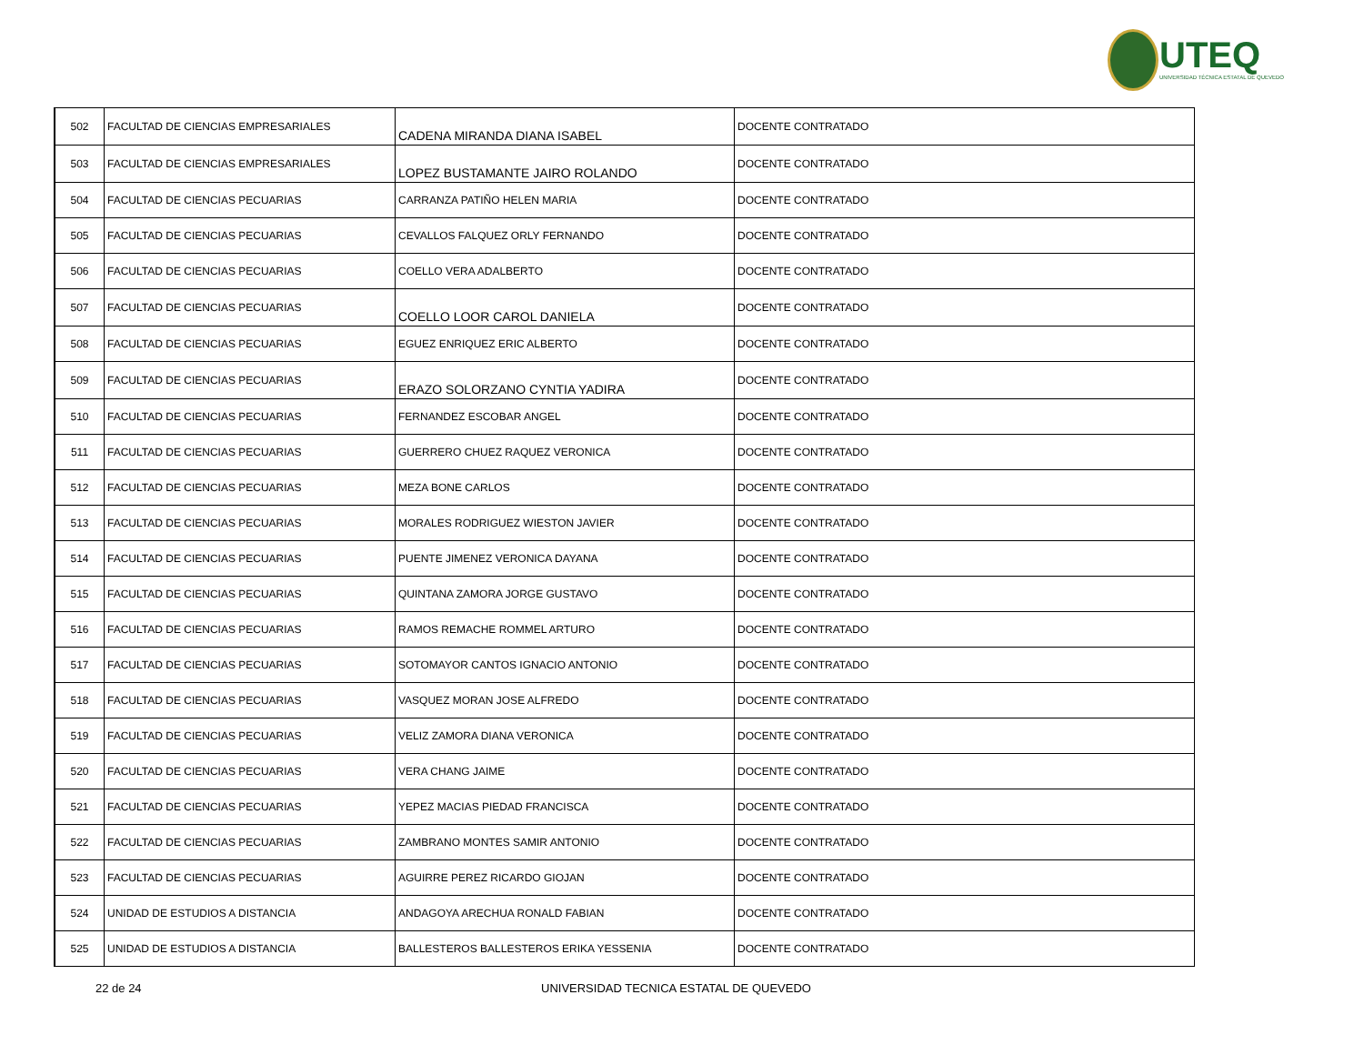UTEQ
UNIVERSIDAD TÉCNICA ESTATAL DE QUEVEDO
| 502 | FACULTAD DE CIENCIAS EMPRESARIALES | CADENA MIRANDA DIANA ISABEL | DOCENTE CONTRATADO |
| 503 | FACULTAD DE CIENCIAS EMPRESARIALES | LOPEZ BUSTAMANTE JAIRO ROLANDO | DOCENTE CONTRATADO |
| 504 | FACULTAD DE CIENCIAS PECUARIAS | CARRANZA PATIÑO HELEN MARIA | DOCENTE CONTRATADO |
| 505 | FACULTAD DE CIENCIAS PECUARIAS | CEVALLOS FALQUEZ ORLY FERNANDO | DOCENTE CONTRATADO |
| 506 | FACULTAD DE CIENCIAS PECUARIAS | COELLO VERA ADALBERTO | DOCENTE CONTRATADO |
| 507 | FACULTAD DE CIENCIAS PECUARIAS | COELLO LOOR CAROL DANIELA | DOCENTE CONTRATADO |
| 508 | FACULTAD DE CIENCIAS PECUARIAS | EGUEZ ENRIQUEZ ERIC ALBERTO | DOCENTE CONTRATADO |
| 509 | FACULTAD DE CIENCIAS PECUARIAS | ERAZO SOLORZANO CYNTIA YADIRA | DOCENTE CONTRATADO |
| 510 | FACULTAD DE CIENCIAS PECUARIAS | FERNANDEZ ESCOBAR ANGEL | DOCENTE CONTRATADO |
| 511 | FACULTAD DE CIENCIAS PECUARIAS | GUERRERO CHUEZ RAQUEZ VERONICA | DOCENTE CONTRATADO |
| 512 | FACULTAD DE CIENCIAS PECUARIAS | MEZA BONE CARLOS | DOCENTE CONTRATADO |
| 513 | FACULTAD DE CIENCIAS PECUARIAS | MORALES RODRIGUEZ WIESTON JAVIER | DOCENTE CONTRATADO |
| 514 | FACULTAD DE CIENCIAS PECUARIAS | PUENTE JIMENEZ VERONICA DAYANA | DOCENTE CONTRATADO |
| 515 | FACULTAD DE CIENCIAS PECUARIAS | QUINTANA ZAMORA JORGE GUSTAVO | DOCENTE CONTRATADO |
| 516 | FACULTAD DE CIENCIAS PECUARIAS | RAMOS REMACHE ROMMEL ARTURO | DOCENTE CONTRATADO |
| 517 | FACULTAD DE CIENCIAS PECUARIAS | SOTOMAYOR CANTOS IGNACIO ANTONIO | DOCENTE CONTRATADO |
| 518 | FACULTAD DE CIENCIAS PECUARIAS | VASQUEZ MORAN JOSE ALFREDO | DOCENTE CONTRATADO |
| 519 | FACULTAD DE CIENCIAS PECUARIAS | VELIZ ZAMORA DIANA VERONICA | DOCENTE CONTRATADO |
| 520 | FACULTAD DE CIENCIAS PECUARIAS | VERA CHANG JAIME | DOCENTE CONTRATADO |
| 521 | FACULTAD DE CIENCIAS PECUARIAS | YEPEZ MACIAS PIEDAD FRANCISCA | DOCENTE CONTRATADO |
| 522 | FACULTAD DE CIENCIAS PECUARIAS | ZAMBRANO MONTES SAMIR ANTONIO | DOCENTE CONTRATADO |
| 523 | FACULTAD DE CIENCIAS PECUARIAS | AGUIRRE PEREZ RICARDO GIOJAN | DOCENTE CONTRATADO |
| 524 | UNIDAD DE ESTUDIOS A DISTANCIA | ANDAGOYA ARECHUA RONALD FABIAN | DOCENTE CONTRATADO |
| 525 | UNIDAD DE ESTUDIOS A DISTANCIA | BALLESTEROS BALLESTEROS ERIKA YESSENIA | DOCENTE CONTRATADO |
22 de 24 UNIVERSIDAD TECNICA ESTATAL DE QUEVEDO